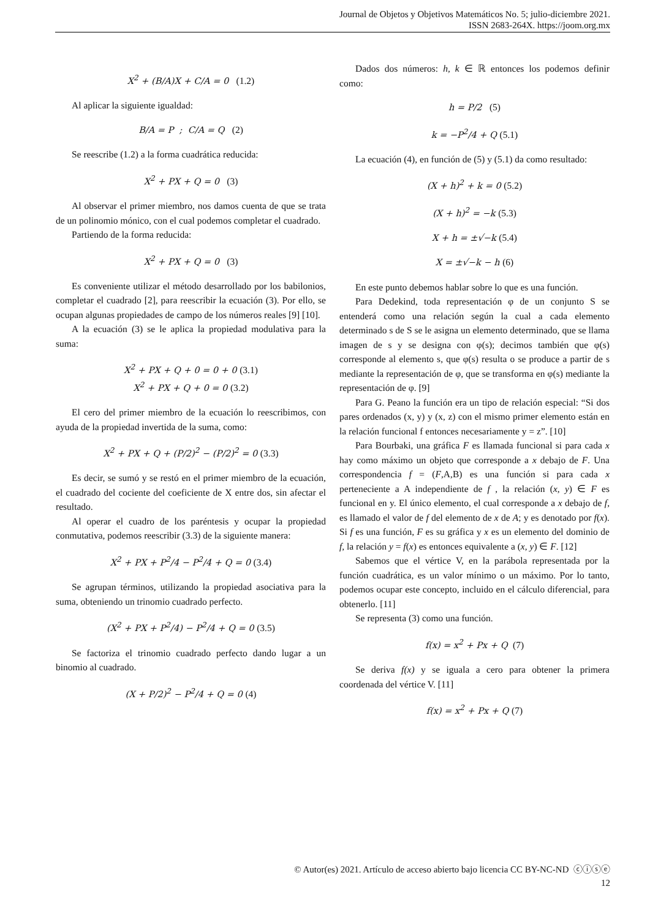Journal de Objetos y Objetivos Matemáticos No. 5; julio-diciembre 2021.
ISSN 2683-264X. https://joom.org.mx
X<sup>2</sup> + (B/A)X + C/A = 0 (1.2)
Al aplicar la siguiente igualdad:
B/A = P ; C/A = Q (2)
Se reescribe (1.2) a la forma cuadrática reducida:
X<sup>2</sup> + PX + Q = 0 (3)
Al observar el primer miembro, nos damos cuenta de que se trata de un polinomio mónico, con el cual podemos completar el cuadrado.
Partiendo de la forma reducida:
X<sup>2</sup> + PX + Q = 0 (3)
Es conveniente utilizar el método desarrollado por los babilonios, completar el cuadrado [2], para reescribir la ecuación (3). Por ello, se ocupan algunas propiedades de campo de los números reales [9] [10].
A la ecuación (3) se le aplica la propiedad modulativa para la suma:
X<sup>2</sup> + PX + Q + 0 = 0 + 0 (3.1)
X<sup>2</sup> + PX + Q + 0 = 0 (3.2)
El cero del primer miembro de la ecuación lo reescribimos, con ayuda de la propiedad invertida de la suma, como:
X<sup>2</sup> + PX + Q + (P/2)<sup>2</sup> − (P/2)<sup>2</sup> = 0 (3.3)
Es decir, se sumó y se restó en el primer miembro de la ecuación, el cuadrado del cociente del coeficiente de X entre dos, sin afectar el resultado.
Al operar el cuadro de los paréntesis y ocupar la propiedad conmutativa, podemos reescribir (3.3) de la siguiente manera:
X<sup>2</sup> + PX + P<sup>2</sup>/4 − P<sup>2</sup>/4 + Q = 0 (3.4)
Se agrupan términos, utilizando la propiedad asociativa para la suma, obteniendo un trinomio cuadrado perfecto.
(X<sup>2</sup> + PX + P<sup>2</sup>/4) − P<sup>2</sup>/4 + Q = 0 (3.5)
Se factoriza el trinomio cuadrado perfecto dando lugar a un binomio al cuadrado.
(X + P/2)<sup>2</sup> − P<sup>2</sup>/4 + Q = 0 (4)
Dados dos números: h, k ∈ ℝ entonces los podemos definir como:
h = P/2 (5)
k = −P<sup>2</sup>/4 + Q (5.1)
La ecuación (4), en función de (5) y (5.1) da como resultado:
(X + h)<sup>2</sup> + k = 0 (5.2)
(X + h)<sup>2</sup> = −k (5.3)
X + h = ±√−k (5.4)
X = ±√−k − h (6)
En este punto debemos hablar sobre lo que es una función.
Para Dedekind, toda representación φ de un conjunto S se entenderá como una relación según la cual a cada elemento determinado s de S se le asigna un elemento determinado, que se llama imagen de s y se designa con φ(s); decimos también que φ(s) corresponde al elemento s, que φ(s) resulta o se produce a partir de s mediante la representación de φ, que se transforma en φ(s) mediante la representación de φ. [9]
Para G. Peano la función era un tipo de relación especial: “Si dos pares ordenados (x, y) y (x, z) con el mismo primer elemento están en la relación funcional f entonces necesariamente y = z”. [10]
Para Bourbaki, una gráfica F es llamada funcional si para cada x hay como máximo un objeto que corresponde a x debajo de F. Una correspondencia f = (F,A,B) es una función si para cada x perteneciente a A independiente de f , la relación (x, y) ∈ F es funcional en y. El único elemento, el cual corresponde a x debajo de f, es llamado el valor de f del elemento de x de A; y es denotado por f(x). Si f es una función, F es su gráfica y x es un elemento del dominio de f, la relación y = f(x) es entonces equivalente a (x, y) ∈ F. [12]
Sabemos que el vértice V, en la parábola representada por la función cuadrática, es un valor mínimo o un máximo. Por lo tanto, podemos ocupar este concepto, incluido en el cálculo diferencial, para obtenerlo. [11]
Se representa (3) como una función.
f(x) = x<sup>2</sup> + Px + Q (7)
Se deriva f(x) y se iguala a cero para obtener la primera coordenada del vértice V. [11]
f(x) = x<sup>2</sup> + Px + Q (7)
© Autor(es) 2021. Artículo de acceso abierto bajo licencia CC BY-NC-ND ⓒⓘⓢⓔ
12